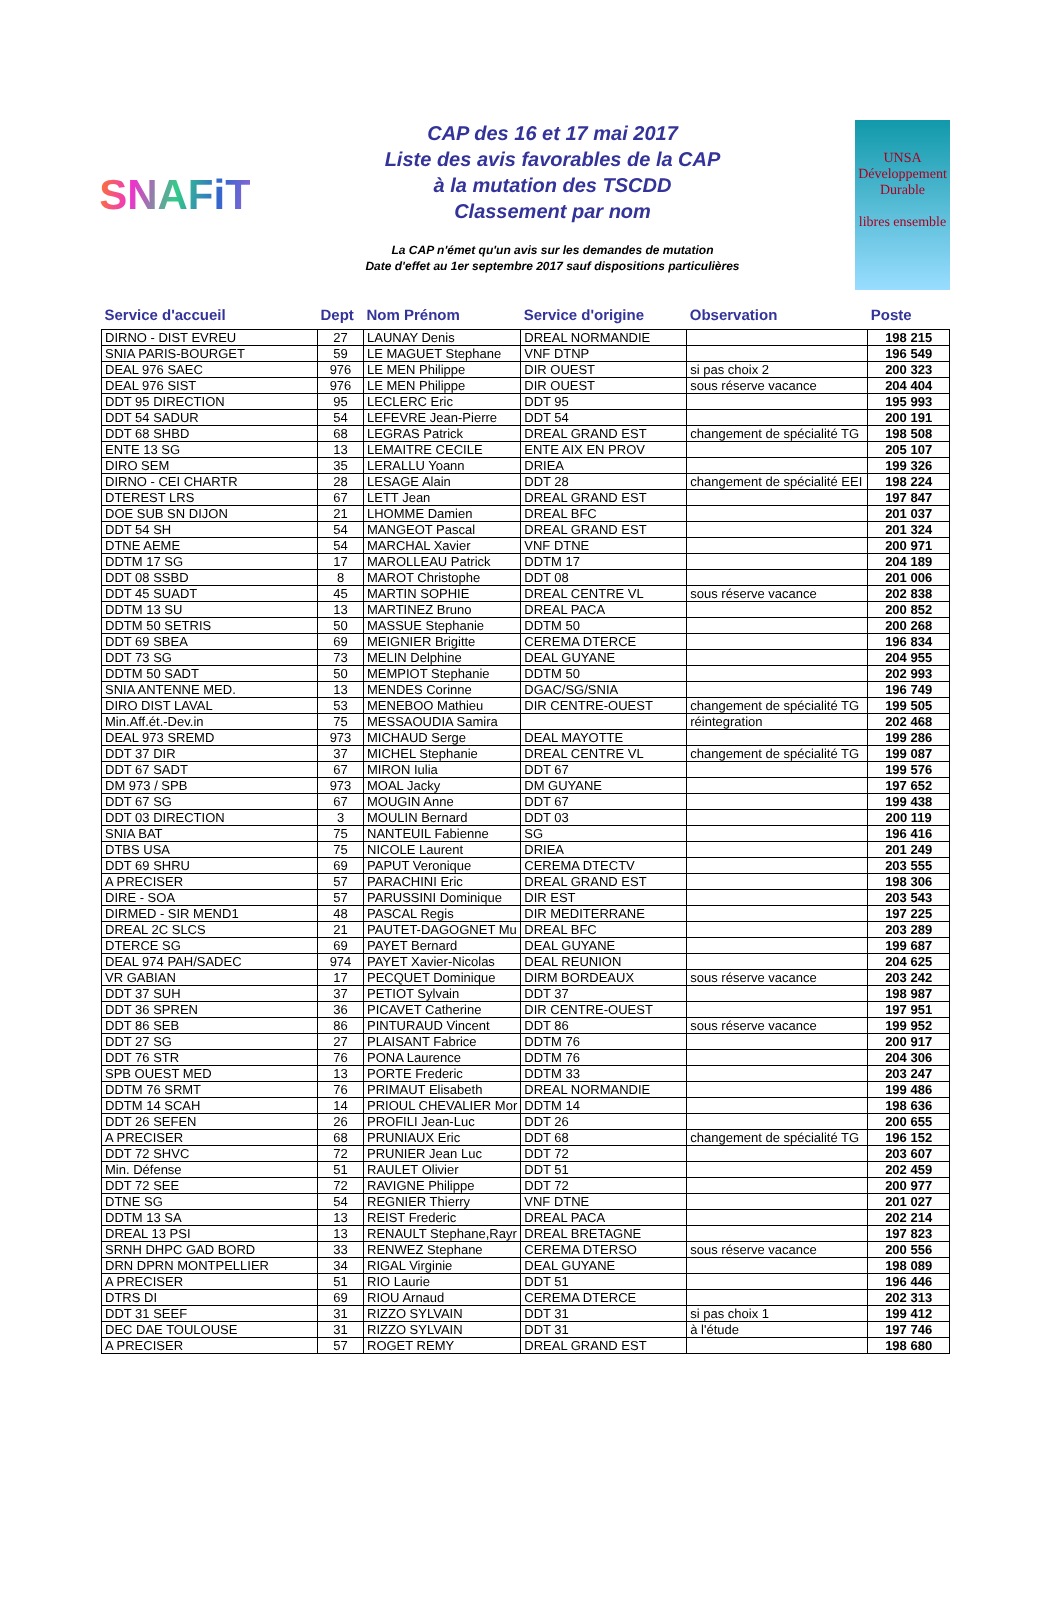SNAFiT
CAP des 16 et 17 mai 2017
Liste des avis favorables de la CAP
à la mutation des TSCDD
Classement par nom
La CAP n'émet qu'un avis sur les demandes de mutation
Date d'effet au 1er septembre 2017 sauf dispositions particulières
UNSA
Développement
Durable
libres ensemble
| Service d'accueil | Dept | Nom Prénom | Service d'origine | Observation | Poste |
| --- | --- | --- | --- | --- | --- |
| DIRNO - DIST EVREU | 27 | LAUNAY Denis | DREAL NORMANDIE | | 198 215 |
| SNIA PARIS-BOURGET | 59 | LE MAGUET Stephane | VNF DTNP | | 196 549 |
| DEAL 976 SAEC | 976 | LE MEN Philippe | DIR OUEST | si pas choix 2 | 200 323 |
| DEAL 976 SIST | 976 | LE MEN Philippe | DIR OUEST | sous réserve vacance | 204 404 |
| DDT 95 DIRECTION | 95 | LECLERC Eric | DDT 95 | | 195 993 |
| DDT 54 SADUR | 54 | LEFEVRE Jean-Pierre | DDT 54 | | 200 191 |
| DDT 68 SHBD | 68 | LEGRAS Patrick | DREAL GRAND EST | changement de spécialité TG | 198 508 |
| ENTE 13 SG | 13 | LEMAITRE CECILE | ENTE AIX EN PROV | | 205 107 |
| DIRO SEM | 35 | LERALLU Yoann | DRIEA | | 199 326 |
| DIRNO - CEI CHARTR | 28 | LESAGE Alain | DDT 28 | changement de spécialité EEI | 198 224 |
| DTEREST LRS | 67 | LETT Jean | DREAL GRAND EST | | 197 847 |
| DOE SUB SN DIJON | 21 | LHOMME Damien | DREAL BFC | | 201 037 |
| DDT 54 SH | 54 | MANGEOT Pascal | DREAL GRAND EST | | 201 324 |
| DTNE AEME | 54 | MARCHAL Xavier | VNF DTNE | | 200 971 |
| DDTM 17 SG | 17 | MAROLLEAU Patrick | DDTM 17 | | 204 189 |
| DDT 08 SSBD | 8 | MAROT Christophe | DDT 08 | | 201 006 |
| DDT 45 SUADT | 45 | MARTIN SOPHIE | DREAL CENTRE VL | sous réserve vacance | 202 838 |
| DDTM 13 SU | 13 | MARTINEZ Bruno | DREAL PACA | | 200 852 |
| DDTM 50 SETRIS | 50 | MASSUE Stephanie | DDTM 50 | | 200 268 |
| DDT 69 SBEA | 69 | MEIGNIER Brigitte | CEREMA DTERCE | | 196 834 |
| DDT 73 SG | 73 | MELIN Delphine | DEAL GUYANE | | 204 955 |
| DDTM 50 SADT | 50 | MEMPIOT Stephanie | DDTM 50 | | 202 993 |
| SNIA ANTENNE MED. | 13 | MENDES Corinne | DGAC/SG/SNIA | | 196 749 |
| DIRO DIST LAVAL | 53 | MENEBOO Mathieu | DIR CENTRE-OUEST | changement de spécialité TG | 199 505 |
| Min.Aff.ét.-Dev.in | 75 | MESSAOUDIA Samira | | réintegration | 202 468 |
| DEAL 973 SREMD | 973 | MICHAUD Serge | DEAL MAYOTTE | | 199 286 |
| DDT 37 DIR | 37 | MICHEL Stephanie | DREAL CENTRE VL | changement de spécialité TG | 199 087 |
| DDT 67 SADT | 67 | MIRON Iulia | DDT 67 | | 199 576 |
| DM 973 / SPB | 973 | MOAL Jacky | DM GUYANE | | 197 652 |
| DDT 67 SG | 67 | MOUGIN Anne | DDT 67 | | 199 438 |
| DDT 03 DIRECTION | 3 | MOULIN Bernard | DDT 03 | | 200 119 |
| SNIA BAT | 75 | NANTEUIL Fabienne | SG | | 196 416 |
| DTBS USA | 75 | NICOLE Laurent | DRIEA | | 201 249 |
| DDT 69 SHRU | 69 | PAPUT Veronique | CEREMA DTECTV | | 203 555 |
| A PRECISER | 57 | PARACHINI Eric | DREAL GRAND EST | | 198 306 |
| DIRE - SOA | 57 | PARUSSINI Dominique | DIR EST | | 203 543 |
| DIRMED - SIR MEND1 | 48 | PASCAL Regis | DIR MEDITERRANE | | 197 225 |
| DREAL 2C SLCS | 21 | PAUTET-DAGOGNET Mu | DREAL BFC | | 203 289 |
| DTERCE SG | 69 | PAYET Bernard | DEAL GUYANE | | 199 687 |
| DEAL 974 PAH/SADEC | 974 | PAYET Xavier-Nicolas | DEAL REUNION | | 204 625 |
| VR GABIAN | 17 | PECQUET Dominique | DIRM BORDEAUX | sous réserve vacance | 203 242 |
| DDT 37 SUH | 37 | PETIOT Sylvain | DDT 37 | | 198 987 |
| DDT 36 SPREN | 36 | PICAVET Catherine | DIR CENTRE-OUEST | | 197 951 |
| DDT 86 SEB | 86 | PINTURAUD Vincent | DDT 86 | sous réserve vacance | 199 952 |
| DDT 27 SG | 27 | PLAISANT Fabrice | DDTM 76 | | 200 917 |
| DDT 76 STR | 76 | PONA Laurence | DDTM 76 | | 204 306 |
| SPB OUEST MED | 13 | PORTE Frederic | DDTM 33 | | 203 247 |
| DDTM 76 SRMT | 76 | PRIMAUT Elisabeth | DREAL NORMANDIE | | 199 486 |
| DDTM 14 SCAH | 14 | PRIOUL CHEVALIER Mor | DDTM 14 | | 198 636 |
| DDT 26 SEFEN | 26 | PROFILI Jean-Luc | DDT 26 | | 200 655 |
| A PRECISER | 68 | PRUNIAUX Eric | DDT 68 | changement de spécialité TG | 196 152 |
| DDT 72 SHVC | 72 | PRUNIER Jean Luc | DDT 72 | | 203 607 |
| Min. Défense | 51 | RAULET Olivier | DDT 51 | | 202 459 |
| DDT 72 SEE | 72 | RAVIGNE Philippe | DDT 72 | | 200 977 |
| DTNE SG | 54 | REGNIER Thierry | VNF DTNE | | 201 027 |
| DDTM 13 SA | 13 | REIST Frederic | DREAL PACA | | 202 214 |
| DREAL 13 PSI | 13 | RENAULT Stephane,Rayr | DREAL BRETAGNE | | 197 823 |
| SRNH DHPC GAD BORD | 33 | RENWEZ Stephane | CEREMA DTERSO | sous réserve vacance | 200 556 |
| DRN DPRN MONTPELLIER | 34 | RIGAL Virginie | DEAL GUYANE | | 198 089 |
| A PRECISER | 51 | RIO Laurie | DDT 51 | | 196 446 |
| DTRS DI | 69 | RIOU Arnaud | CEREMA DTERCE | | 202 313 |
| DDT 31 SEEF | 31 | RIZZO SYLVAIN | DDT 31 | si pas choix 1 | 199 412 |
| DEC DAE TOULOUSE | 31 | RIZZO SYLVAIN | DDT 31 | à l'étude | 197 746 |
| A PRECISER | 57 | ROGET REMY | DREAL GRAND EST | | 198 680 |